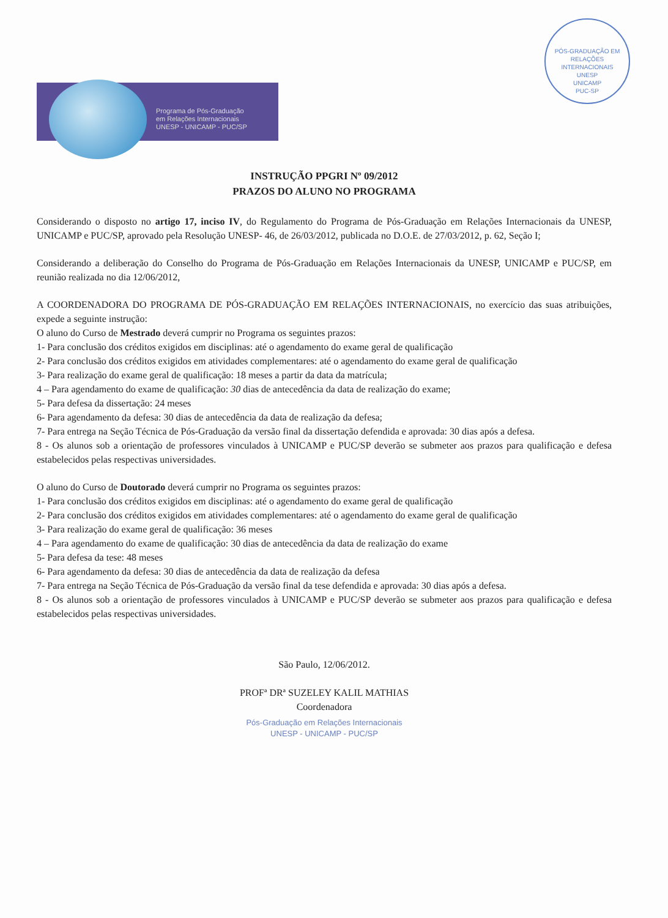PÓS-GRADUAÇÃO EM RELAÇÕES INTERNACIONAIS
UNESP
UNICAMP
PUC-SP
Programa de Pós-Graduação
em Relações Internacionais
UNESP - UNICAMP - PUC/SP
INSTRUÇÃO PPGRI Nº 09/2012
PRAZOS DO ALUNO NO PROGRAMA
Considerando o disposto no artigo 17, inciso IV, do Regulamento do Programa de Pós-Graduação em Relações Internacionais da UNESP, UNICAMP e PUC/SP, aprovado pela Resolução UNESP- 46, de 26/03/2012, publicada no D.O.E. de 27/03/2012, p. 62, Seção I;
Considerando a deliberação do Conselho do Programa de Pós-Graduação em Relações Internacionais da UNESP, UNICAMP e PUC/SP, em reunião realizada no dia 12/06/2012,
A COORDENADORA DO PROGRAMA DE PÓS-GRADUAÇÃO EM RELAÇÕES INTERNACIONAIS, no exercício das suas atribuições, expede a seguinte instrução:
O aluno do Curso de Mestrado deverá cumprir no Programa os seguintes prazos:
1- Para conclusão dos créditos exigidos em disciplinas: até o agendamento do exame geral de qualificação
2- Para conclusão dos créditos exigidos em atividades complementares: até o agendamento do exame geral de qualificação
3- Para realização do exame geral de qualificação: 18 meses a partir da data da matrícula;
4 – Para agendamento do exame de qualificação: 30 dias de antecedência da data de realização do exame;
5- Para defesa da dissertação: 24 meses
6- Para agendamento da defesa: 30 dias de antecedência da data de realização da defesa;
7- Para entrega na Seção Técnica de Pós-Graduação da versão final da dissertação defendida e aprovada: 30 dias após a defesa.
8 - Os alunos sob a orientação de professores vinculados à UNICAMP e PUC/SP deverão se submeter aos prazos para qualificação e defesa estabelecidos pelas respectivas universidades.
O aluno do Curso de Doutorado deverá cumprir no Programa os seguintes prazos:
1- Para conclusão dos créditos exigidos em disciplinas: até o agendamento do exame geral de qualificação
2- Para conclusão dos créditos exigidos em atividades complementares: até o agendamento do exame geral de qualificação
3- Para realização do exame geral de qualificação: 36 meses
4 – Para agendamento do exame de qualificação: 30 dias de antecedência da data de realização do exame
5- Para defesa da tese: 48 meses
6- Para agendamento da defesa: 30 dias de antecedência da data de realização da defesa
7- Para entrega na Seção Técnica de Pós-Graduação da versão final da tese defendida e aprovada: 30 dias após a defesa.
8 - Os alunos sob a orientação de professores vinculados à UNICAMP e PUC/SP deverão se submeter aos prazos para qualificação e defesa estabelecidos pelas respectivas universidades.
São Paulo, 12/06/2012.
PROFª DRª SUZELEY KALIL MATHIAS
Coordenadora
Pós-Graduação em Relações Internacionais
UNESP - UNICAMP - PUC/SP